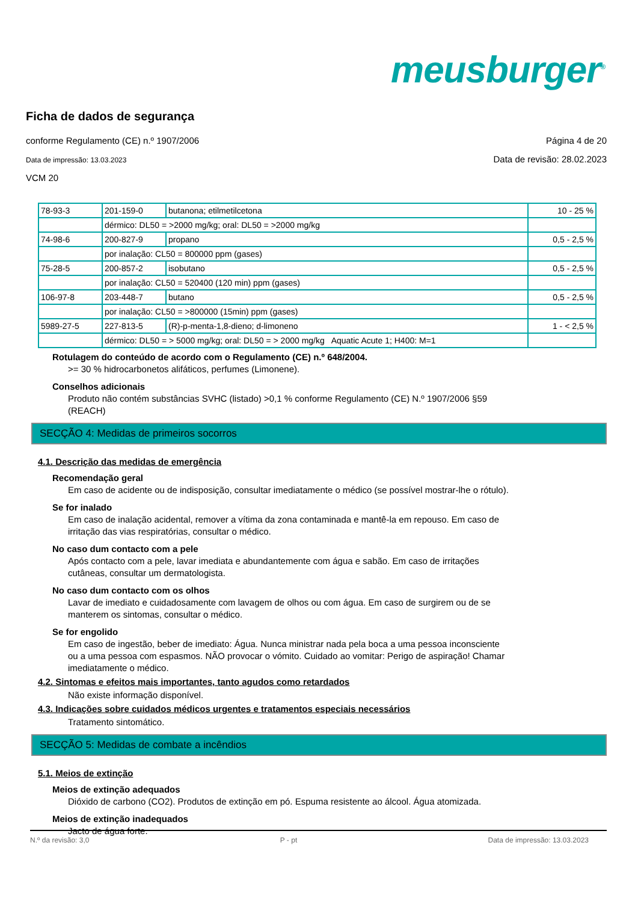meusburger<sup>®</sup>
Ficha de dados de segurança
conforme Regulamento (CE) n.º 1907/2006 Página 4 de 20
Data de impressão: 13.03.2023 Data de revisão: 28.02.2023
VCM 20
| 78-93-3 | 201-159-0 | butanona; etilmetilcetona | 10 - 25 % |
| | dérmico: DL50 = >2000 mg/kg; oral: DL50 = >2000 mg/kg | | |
| 74-98-6 | 200-827-9 | propano | 0,5 - 2,5 % |
| | por inalação: CL50 = 800000 ppm (gases) | | |
| 75-28-5 | 200-857-2 | isobutano | 0,5 - 2,5 % |
| | por inalação: CL50 = 520400 (120 min) ppm (gases) | | |
| 106-97-8 | 203-448-7 | butano | 0,5 - 2,5 % |
| | por inalação: CL50 = >800000 (15min) ppm (gases) | | |
| 5989-27-5 | 227-813-5 | (R)-p-menta-1,8-dieno; d-limoneno | 1 - < 2,5 % |
| | dérmico: DL50 = > 5000 mg/kg; oral: DL50 = > 2000 mg/kg Aquatic Acute 1; H400: M=1 | | |
Rotulagem do conteúdo de acordo com o Regulamento (CE) n.º 648/2004.
>= 30 % hidrocarbonetos alifáticos, perfumes (Limonene).
Conselhos adicionais
Produto não contém substâncias SVHC (listado) >0,1 % conforme Regulamento (CE) N.º 1907/2006 §59 (REACH)
SECÇÃO 4: Medidas de primeiros socorros
4.1. Descrição das medidas de emergência
Recomendação geral
Em caso de acidente ou de indisposição, consultar imediatamente o médico (se possível mostrar-lhe o rótulo).
Se for inalado
Em caso de inalação acidental, remover a vítima da zona contaminada e mantê-la em repouso. Em caso de irritação das vias respiratórias, consultar o médico.
No caso dum contacto com a pele
Após contacto com a pele, lavar imediata e abundantemente com água e sabão. Em caso de irritações cutâneas, consultar um dermatologista.
No caso dum contacto com os olhos
Lavar de imediato e cuidadosamente com lavagem de olhos ou com água. Em caso de surgirem ou de se manterem os sintomas, consultar o médico.
Se for engolido
Em caso de ingestão, beber de imediato: Água. Nunca ministrar nada pela boca a uma pessoa inconsciente ou a uma pessoa com espasmos. NÃO provocar o vómito. Cuidado ao vomitar: Perigo de aspiração! Chamar imediatamente o médico.
4.2. Sintomas e efeitos mais importantes, tanto agudos como retardados
Não existe informação disponível.
4.3. Indicações sobre cuidados médicos urgentes e tratamentos especiais necessários
Tratamento sintomático.
SECÇÃO 5: Medidas de combate a incêndios
5.1. Meios de extinção
Meios de extinção adequados
Dióxido de carbono (CO2). Produtos de extinção em pó. Espuma resistente ao álcool. Água atomizada.
Meios de extinção inadequados
Jacto de água forte.
N.º da revisão: 3,0 P - pt Data de impressão: 13.03.2023